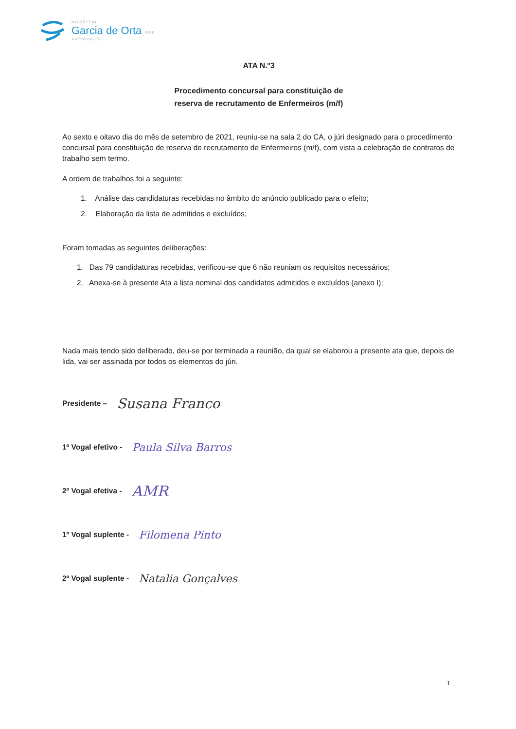HOSPITAL
Garcia de Orta EPE
A referência a Sul
ATA N.º3
Procedimento concursal para constituição de
reserva de recrutamento de Enfermeiros (m/f)
Ao sexto e oitavo dia do mês de setembro de 2021, reuniu-se na sala 2 do CA, o júri designado para o procedimento concursal para constituição de reserva de recrutamento de Enfermeiros (m/f), com vista a celebração de contratos de trabalho sem termo.
A ordem de trabalhos foi a seguinte:
1. Análise das candidaturas recebidas no âmbito do anúncio publicado para o efeito;
2. Elaboração da lista de admitidos e excluídos;
Foram tomadas as seguintes deliberações:
1. Das 79 candidaturas recebidas, verificou-se que 6 não reuniam os requisitos necessários;
2. Anexa-se à presente Ata a lista nominal dos candidatos admitidos e excluídos (anexo I);
Nada mais tendo sido deliberado, deu-se por terminada a reunião, da qual se elaborou a presente ata que, depois de lida, vai ser assinada por todos os elementos do júri.
Presidente – Susana Franco
1º Vogal efetivo - Paula Silva Barros
2º Vogal efetiva - AMR
1º Vogal suplente - Filomena Pinto
2º Vogal suplente - Natalia Gonçalves
1